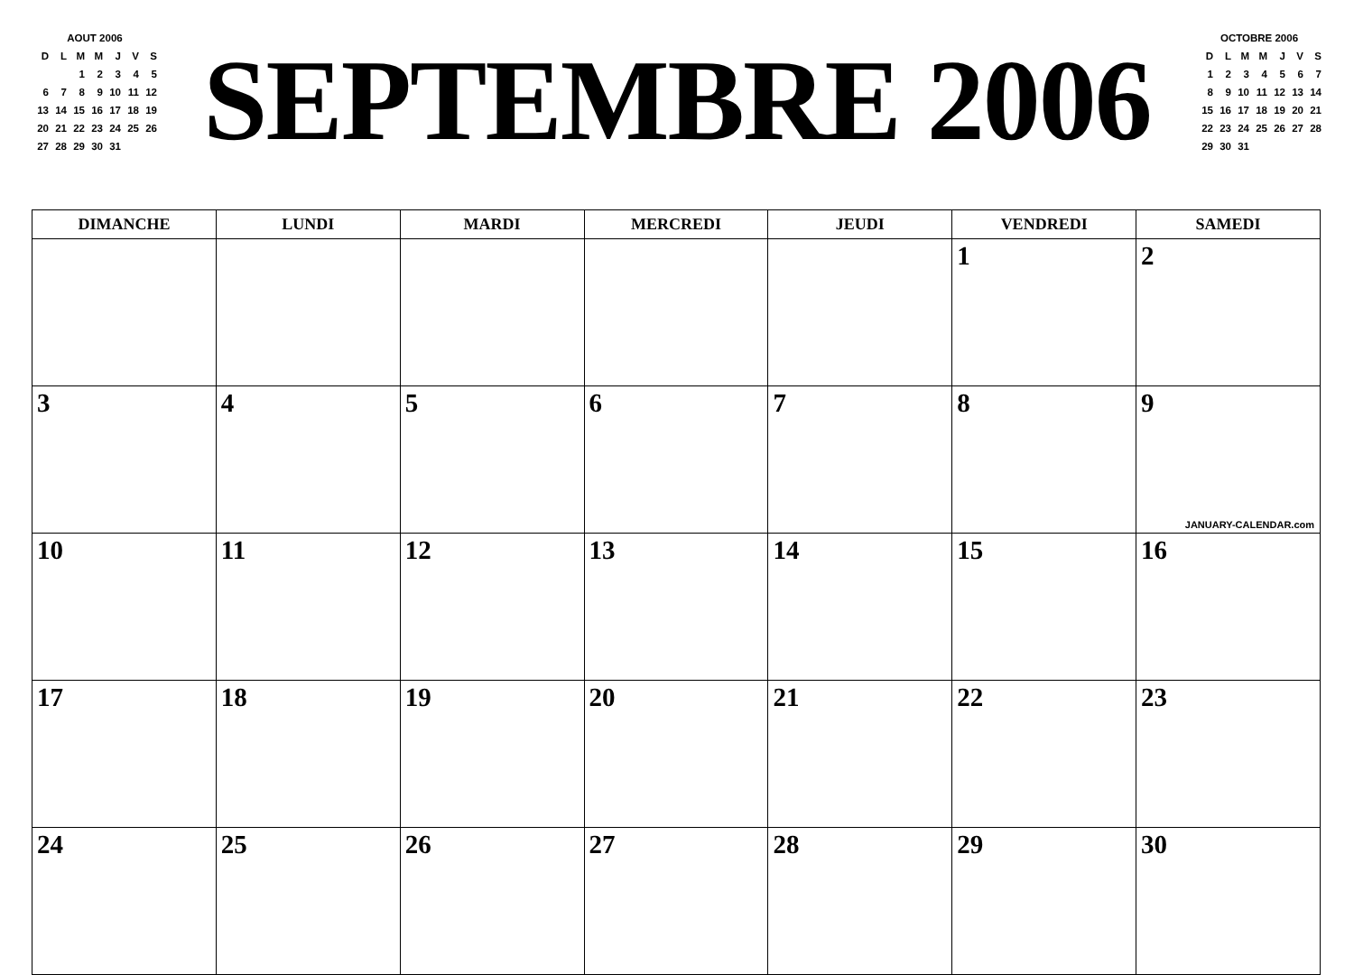AOUT 2006
| D | L | M | M | J | V | S |
| | | 1 | 2 | 3 | 4 | 5 |
| 6 | 7 | 8 | 9 | 10 | 11 | 12 |
| 13 | 14 | 15 | 16 | 17 | 18 | 19 |
| 20 | 21 | 22 | 23 | 24 | 25 | 26 |
| 27 | 28 | 29 | 30 | 31 | | |
SEPTEMBRE 2006
OCTOBRE 2006
| D | L | M | M | J | V | S |
| 1 | 2 | 3 | 4 | 5 | 6 | 7 |
| 8 | 9 | 10 | 11 | 12 | 13 | 14 |
| 15 | 16 | 17 | 18 | 19 | 20 | 21 |
| 22 | 23 | 24 | 25 | 26 | 27 | 28 |
| 29 | 30 | 31 | | | | |
| DIMANCHE | LUNDI | MARDI | MERCREDI | JEUDI | VENDREDI | SAMEDI |
| --- | --- | --- | --- | --- | --- | --- |
| | | | | | 1 | 2 |
| 3 | 4 | 5 | 6 | 7 | 8 | 9 JANUARY-CALENDAR.com |
| 10 | 11 | 12 | 13 | 14 | 15 | 16 |
| 17 | 18 | 19 | 20 | 21 | 22 | 23 |
| 24 | 25 | 26 | 27 | 28 | 29 | 30 |